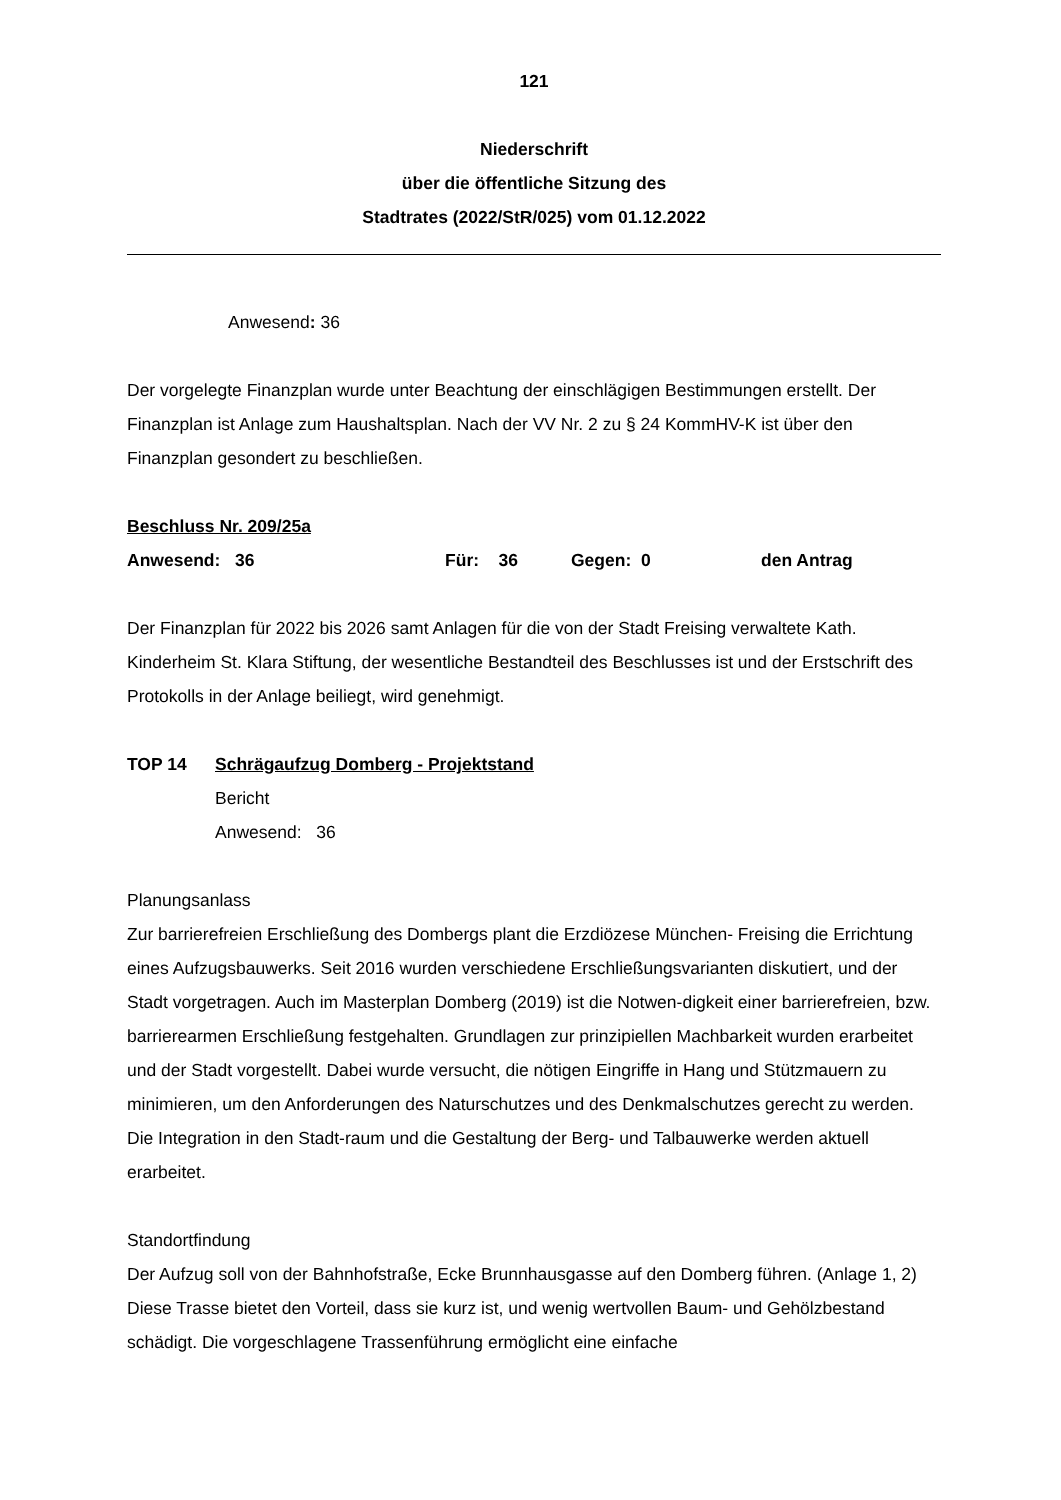121
Niederschrift
über die öffentliche Sitzung des
Stadtrates (2022/StR/025) vom 01.12.2022
Anwesend: 36
Der vorgelegte Finanzplan wurde unter Beachtung der einschlägigen Bestimmungen erstellt. Der Finanzplan ist Anlage zum Haushaltsplan. Nach der VV Nr. 2 zu § 24 KommHV-K ist über den Finanzplan gesondert zu beschließen.
Beschluss Nr. 209/25a
Anwesend: 36 Für: 36 Gegen: 0 den Antrag
Der Finanzplan für 2022 bis 2026 samt Anlagen für die von der Stadt Freising verwaltete Kath. Kinderheim St. Klara Stiftung, der wesentliche Bestandteil des Beschlusses ist und der Erstschrift des Protokolls in der Anlage beiliegt, wird genehmigt.
TOP 14 Schrägaufzug Domberg - Projektstand
Bericht
Anwesend: 36
Planungsanlass
Zur barrierefreien Erschließung des Dombergs plant die Erzdiözese München- Freising die Errichtung eines Aufzugsbauwerks. Seit 2016 wurden verschiedene Erschließungsvarianten diskutiert, und der Stadt vorgetragen. Auch im Masterplan Domberg (2019) ist die Notwen-digkeit einer barrierefreien, bzw. barrierearmen Erschließung festgehalten. Grundlagen zur prinzipiellen Machbarkeit wurden erarbeitet und der Stadt vorgestellt. Dabei wurde versucht, die nötigen Eingriffe in Hang und Stützmauern zu minimieren, um den Anforderungen des Naturschutzes und des Denkmalschutzes gerecht zu werden. Die Integration in den Stadt-raum und die Gestaltung der Berg- und Talbauwerke werden aktuell erarbeitet.
Standortfindung
Der Aufzug soll von der Bahnhofstraße, Ecke Brunnhausgasse auf den Domberg führen. (Anlage 1, 2) Diese Trasse bietet den Vorteil, dass sie kurz ist, und wenig wertvollen Baum- und Gehölzbestand schädigt. Die vorgeschlagene Trassenführung ermöglicht eine einfache